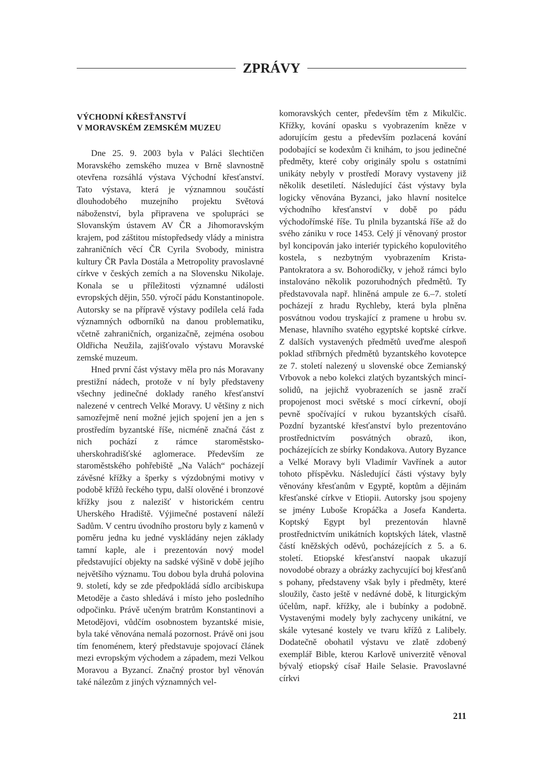ZPRÁVY
VÝCHODNÍ KŘESŤANSTVÍ
V MORAVSKÉM ZEMSKÉM MUZEU
Dne 25. 9. 2003 byla v Paláci šlechtičen Moravského zemského muzea v Brně slavnostně otevřena rozsáhlá výstava Východní křesťanství. Tato výstava, která je významnou součástí dlouhodobého muzejního projektu Světová náboženství, byla připravena ve spolupráci se Slovanským ústavem AV ČR a Jihomoravským krajem, pod záštitou místopředsedy vlády a ministra zahraničních věcí ČR Cyrila Svobody, ministra kultury ČR Pavla Dostála a Metropolity pravoslavné církve v českých zemích a na Slovensku Nikolaje. Konala se u příležitosti významné události evropských dějin, 550. výročí pádu Konstantinopole. Autorsky se na přípravě výstavy podílela celá řada významných odborníků na danou problematiku, včetně zahraničních, organizačně, zejména osobou Oldřicha Neužila, zajišťovalo výstavu Moravské zemské muzeum.
Hned první část výstavy měla pro nás Moravany prestižní nádech, protože v ní byly představeny všechny jedinečné doklady raného křesťanství nalezené v centrech Velké Moravy. U většiny z nich samozřejmě není možné jejich spojení jen a jen s prostředím byzantské říše, nicméně značná část z nich pochází z rámce staroměstsko-uherskohradišťské aglomerace. Především ze staroměstského pohřebiště „Na Valách“ pocházejí závěsné křížky a šperky s výzdobnými motivy v podobě křížů řeckého typu, další olověné i bronzové křížky jsou z nalezišť v historickém centru Uherského Hradiště. Výjimečné postavení náleží Sadům. V centru úvodního prostoru byly z kamenů v poměru jedna ku jedné vyskládány nejen základy tamní kaple, ale i prezentován nový model představující objekty na sadské výšině v době jejího největšího významu. Tou dobou byla druhá polovina 9. století, kdy se zde předpokládá sídlo arcibiskupa Metoděje a často shledává i místo jeho posledního odpočinku. Právě učeným bratrům Konstantinovi a Metodějovi, vůdčím osobnostem byzantské misie, byla také věnována nemalá pozornost. Právě oni jsou tím fenoménem, který představuje spojovací článek mezi evropským východem a západem, mezi Velkou Moravou a Byzancí. Značný prostor byl věnován také nálezům z jiných významných vel-
komoravských center, především těm z Mikulčic. Křížky, kování opasku s vyobrazením kněze v adorujícím gestu a především pozlacená kování podobající se kodexům či knihám, to jsou jedinečné předměty, které coby originály spolu s ostatními unikáty nebyly v prostředí Moravy vystaveny již několik desetiletí. Následující část výstavy byla logicky věnována Byzanci, jako hlavní nositelce východního křesťanství v době po pádu východořímské říše. Tu plnila byzantská říše až do svého zániku v roce 1453. Celý jí věnovaný prostor byl koncipován jako interiér typického kopulovitého kostela, s nezbytným vyobrazením Krista-Pantokratora a sv. Bohorodičky, v jehož rámci bylo instalováno několik pozoruhodných předmětů. Ty představovala např. hliněná ampule ze 6.–7. století pocházejí z hradu Rychleby, která byla plněna posvátnou vodou tryskající z pramene u hrobu sv. Menase, hlavního svatého egyptské koptské církve. Z dalších vystavených předmětů uveďme alespoň poklad stříbrných předmětů byzantského kovotepce ze 7. století nalezený u slovenské obce Zemianský Vrbovok a nebo kolekci zlatých byzantských mincí-solidů, na jejichž vyobrazeních se jasně zračí propojenost moci světské s mocí církevní, obojí pevně spočívající v rukou byzantských císařů. Pozdní byzantské křesťanství bylo prezentováno prostřednictvím posvátných obrazů, ikon, pocházejících ze sbírky Kondakova. Autory Byzance a Velké Moravy byli Vladimír Vavřínek a autor tohoto příspěvku. Následující části výstavy byly věnovány křesťanům v Egyptě, koptům a dějinám křesťanské církve v Etiopii. Autorsky jsou spojeny se jmény Luboše Kropáčka a Josefa Kanderta. Koptský Egypt byl prezentován hlavně prostřednictvím unikátních koptských látek, vlastně částí kněžských oděvů, pocházejících z 5. a 6. století. Etiopské křesťanství naopak ukazují novodobé obrazy a obrázky zachycující boj křesťanů s pohany, představeny však byly i předměty, které sloužily, často ještě v nedávné době, k liturgickým účelům, např. křížky, ale i bubínky a podobně. Vystavenými modely byly zachyceny unikátní, ve skále vytesané kostely ve tvaru křížů z Lalibely. Dodatečně obohatil výstavu ve zlatě zdobený exemplář Bible, kterou Karlově univerzitě věnoval bývalý etiopský císař Haile Selasie. Pravoslavné církvi
211